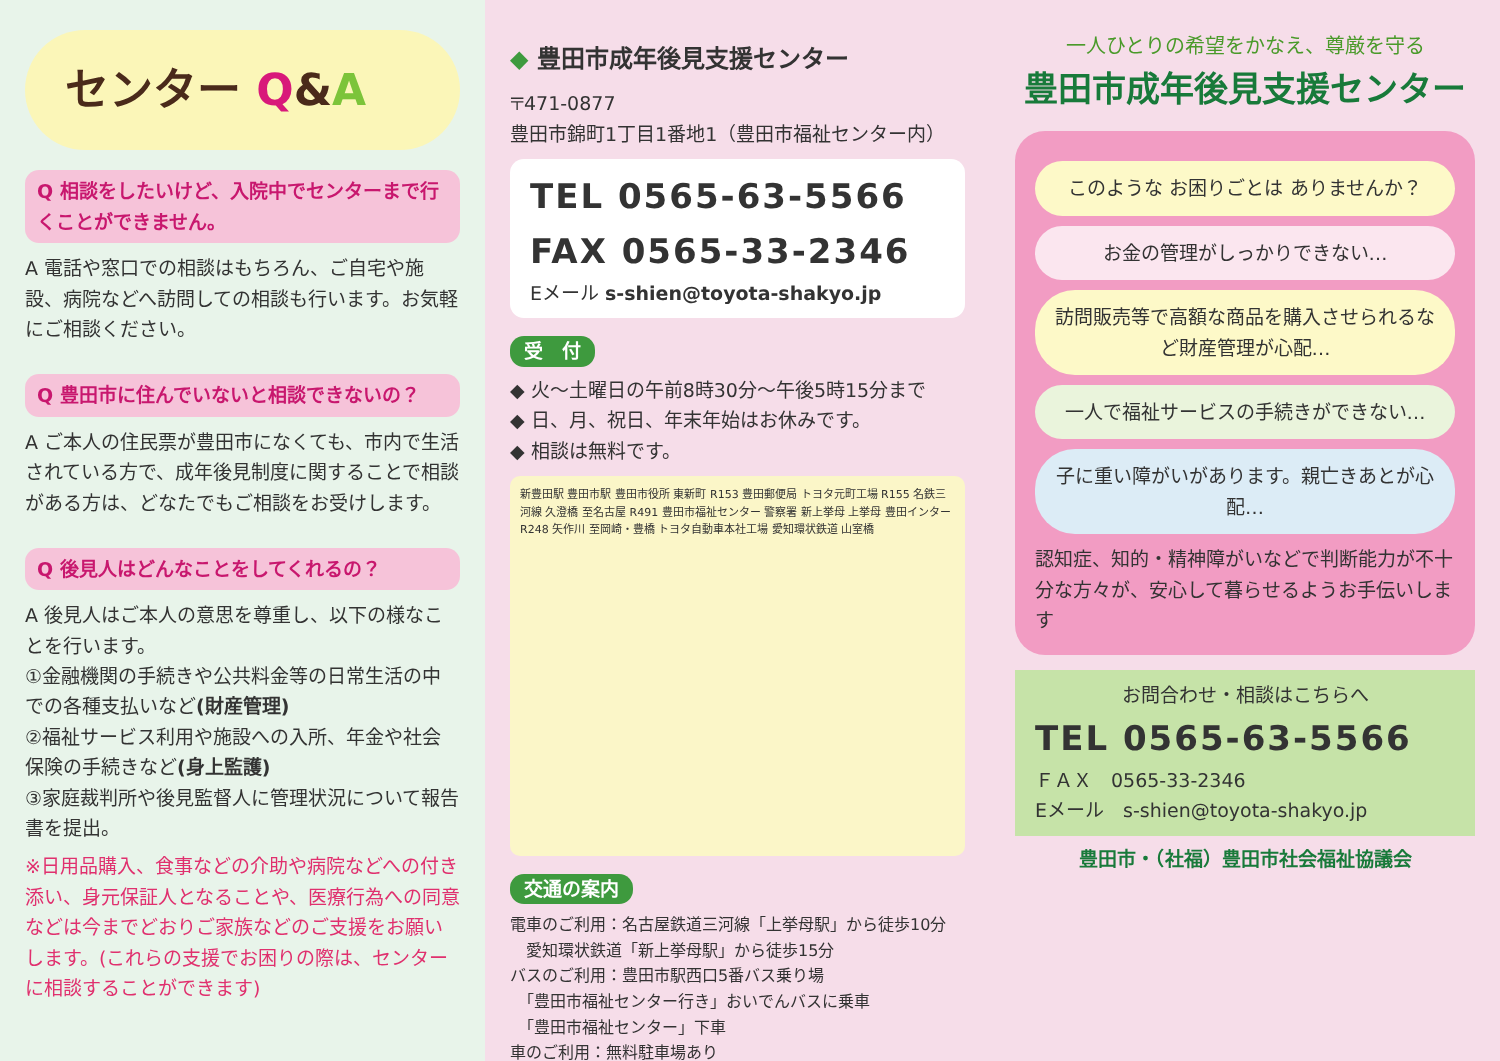センター Q&A
Q 相談をしたいけど、入院中でセンターまで行くことができません。
A 電話や窓口での相談はもちろん、ご自宅や施設、病院などへ訪問しての相談も行います。お気軽にご相談ください。
Q 豊田市に住んでいないと相談できないの？
A ご本人の住民票が豊田市になくても、市内で生活されている方で、成年後見制度に関することで相談がある方は、どなたでもご相談をお受けします。
Q 後見人はどんなことをしてくれるの？
A 後見人はご本人の意思を尊重し、以下の様なことを行います。
①金融機関の手続きや公共料金等の日常生活の中での各種支払いなど(財産管理)
②福祉サービス利用や施設への入所、年金や社会保険の手続きなど(身上監護)
③家庭裁判所や後見監督人に管理状況について報告書を提出。
※日用品購入、食事などの介助や病院などへの付き添い、身元保証人となることや、医療行為への同意などは今までどおりご家族などのご支援をお願いします。(これらの支援でお困りの際は、センターに相談することができます)
◆ 豊田市成年後見支援センター
〒471-0877
豊田市錦町1丁目1番地1（豊田市福祉センター内）
TEL 0565-63-5566
FAX 0565-33-2346
Eメール s-shien@toyota-shakyo.jp
受　付
◆ 火～土曜日の午前8時30分～午後5時15分まで
◆ 日、月、祝日、年末年始はお休みです。
◆ 相談は無料です。
新豊田駅 豊田市駅 豊田市役所 東新町 R153 豊田郵便局 トヨタ元町工場 R155 名鉄三河線 久澄橋 至名古屋 R491 豊田市福祉センター 警察署 新上挙母 上挙母 豊田インター R248 矢作川 至岡崎・豊橋 トヨタ自動車本社工場 愛知環状鉄道 山室橋
交通の案内
電車のご利用：名古屋鉄道三河線「上挙母駅」から徒歩10分
　愛知環状鉄道「新上挙母駅」から徒歩15分
バスのご利用：豊田市駅西口5番バス乗り場
　「豊田市福祉センター行き」おいでんバスに乗車
　「豊田市福祉センター」下車
車のご利用：無料駐車場あり
一人ひとりの希望をかなえ、尊厳を守る
豊田市成年後見支援センター
このような お困りごとは ありませんか？
お金の管理がしっかりできない…
訪問販売等で高額な商品を購入させられるなど財産管理が心配…
一人で福祉サービスの手続きができない…
子に重い障がいがあります。親亡きあとが心配…
認知症、知的・精神障がいなどで判断能力が不十分な方々が、安心して暮らせるようお手伝いします
お問合わせ・相談はこちらへ
TEL 0565-63-5566
ＦＡＸ　0565-33-2346
Eメール　s-shien@toyota-shakyo.jp
豊田市・（社福）豊田市社会福祉協議会